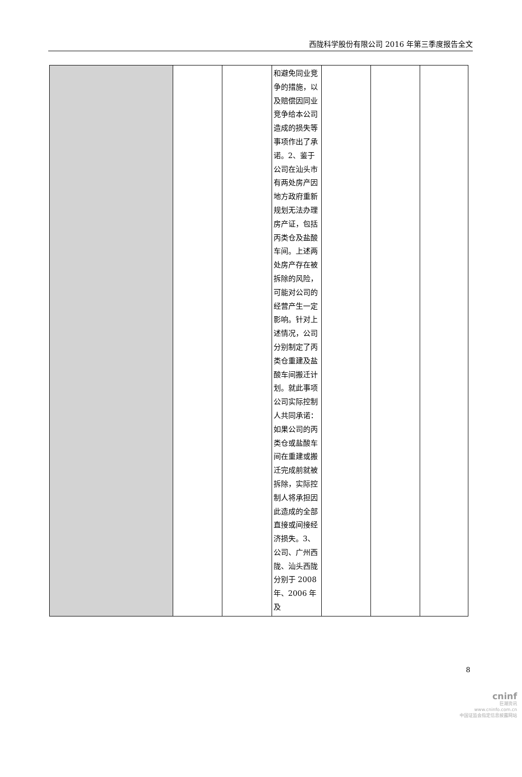西陇科学股份有限公司 2016 年第三季度报告全文
| | | | 和避免同业竞争的措施，以及赔偿因同业竞争给本公司造成的损失等事项作出了承诺。2、鉴于公司在汕头市有两处房产因地方政府重新规划无法办理房产证，包括丙类仓及盐酸车间。上述两处房产存在被拆除的风险，可能对公司的经营产生一定影响。针对上述情况，公司分别制定了丙类仓重建及盐酸车间搬迁计划。就此事项公司实际控制人共同承诺：如果公司的丙类仓或盐酸车间在重建或搬迁完成前就被拆除，实际控制人将承担因此造成的全部直接或间接经济损失。3、公司、广州西陇、汕头西陇分别于 2008 年、2006 年及 | | | |
8
cninf
巨潮资讯
www.cninfo.com.cn
中国证监会指定信息披露网站